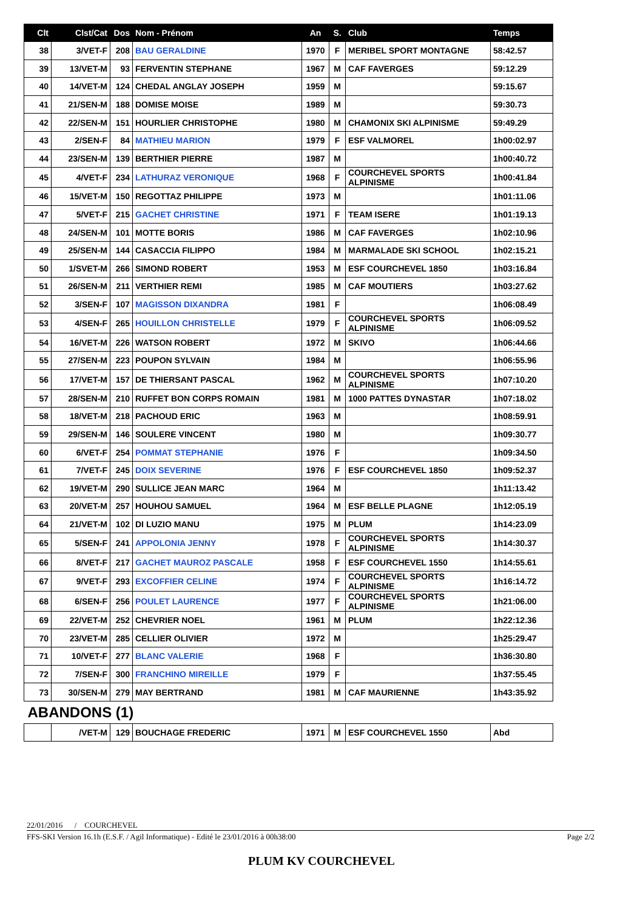| Clt | Clst/Cat | Dos | Nom - Prénom | An | S. | Club | Temps |
| --- | --- | --- | --- | --- | --- | --- | --- |
| 38 | 3/VET-F | 208 | BAU GERALDINE | 1970 | F | MERIBEL SPORT MONTAGNE | 58:42.57 |
| 39 | 13/VET-M | 93 | FERVENTIN STEPHANE | 1967 | M | CAF FAVERGES | 59:12.29 |
| 40 | 14/VET-M | 124 | CHEDAL ANGLAY JOSEPH | 1959 | M | | 59:15.67 |
| 41 | 21/SEN-M | 188 | DOMISE MOISE | 1989 | M | | 59:30.73 |
| 42 | 22/SEN-M | 151 | HOURLIER CHRISTOPHE | 1980 | M | CHAMONIX SKI ALPINISME | 59:49.29 |
| 43 | 2/SEN-F | 84 | MATHIEU MARION | 1979 | F | ESF VALMOREL | 1h00:02.97 |
| 44 | 23/SEN-M | 139 | BERTHIER PIERRE | 1987 | M | | 1h00:40.72 |
| 45 | 4/VET-F | 234 | LATHURAZ VERONIQUE | 1968 | F | COURCHEVEL SPORTS ALPINISME | 1h00:41.84 |
| 46 | 15/VET-M | 150 | REGOTTAZ PHILIPPE | 1973 | M | | 1h01:11.06 |
| 47 | 5/VET-F | 215 | GACHET CHRISTINE | 1971 | F | TEAM ISERE | 1h01:19.13 |
| 48 | 24/SEN-M | 101 | MOTTE BORIS | 1986 | M | CAF FAVERGES | 1h02:10.96 |
| 49 | 25/SEN-M | 144 | CASACCIA FILIPPO | 1984 | M | MARMALADE SKI SCHOOL | 1h02:15.21 |
| 50 | 1/SVET-M | 266 | SIMOND ROBERT | 1953 | M | ESF COURCHEVEL 1850 | 1h03:16.84 |
| 51 | 26/SEN-M | 211 | VERTHIER REMI | 1985 | M | CAF MOUTIERS | 1h03:27.62 |
| 52 | 3/SEN-F | 107 | MAGISSON DIXANDRA | 1981 | F | | 1h06:08.49 |
| 53 | 4/SEN-F | 265 | HOUILLON CHRISTELLE | 1979 | F | COURCHEVEL SPORTS ALPINISME | 1h06:09.52 |
| 54 | 16/VET-M | 226 | WATSON ROBERT | 1972 | M | SKIVO | 1h06:44.66 |
| 55 | 27/SEN-M | 223 | POUPON SYLVAIN | 1984 | M | | 1h06:55.96 |
| 56 | 17/VET-M | 157 | DE THIERSANT PASCAL | 1962 | M | COURCHEVEL SPORTS ALPINISME | 1h07:10.20 |
| 57 | 28/SEN-M | 210 | RUFFET BON CORPS ROMAIN | 1981 | M | 1000 PATTES DYNASTAR | 1h07:18.02 |
| 58 | 18/VET-M | 218 | PACHOUD ERIC | 1963 | M | | 1h08:59.91 |
| 59 | 29/SEN-M | 146 | SOULERE VINCENT | 1980 | M | | 1h09:30.77 |
| 60 | 6/VET-F | 254 | POMMAT STEPHANIE | 1976 | F | | 1h09:34.50 |
| 61 | 7/VET-F | 245 | DOIX SEVERINE | 1976 | F | ESF COURCHEVEL 1850 | 1h09:52.37 |
| 62 | 19/VET-M | 290 | SULLICE JEAN MARC | 1964 | M | | 1h11:13.42 |
| 63 | 20/VET-M | 257 | HOUHOU SAMUEL | 1964 | M | ESF BELLE PLAGNE | 1h12:05.19 |
| 64 | 21/VET-M | 102 | DI LUZIO MANU | 1975 | M | PLUM | 1h14:23.09 |
| 65 | 5/SEN-F | 241 | APPOLONIA JENNY | 1978 | F | COURCHEVEL SPORTS ALPINISME | 1h14:30.37 |
| 66 | 8/VET-F | 217 | GACHET MAUROZ PASCALE | 1958 | F | ESF COURCHEVEL 1550 | 1h14:55.61 |
| 67 | 9/VET-F | 293 | EXCOFFIER CELINE | 1974 | F | COURCHEVEL SPORTS ALPINISME | 1h16:14.72 |
| 68 | 6/SEN-F | 256 | POULET LAURENCE | 1977 | F | COURCHEVEL SPORTS ALPINISME | 1h21:06.00 |
| 69 | 22/VET-M | 252 | CHEVRIER NOEL | 1961 | M | PLUM | 1h22:12.36 |
| 70 | 23/VET-M | 285 | CELLIER OLIVIER | 1972 | M | | 1h25:29.47 |
| 71 | 10/VET-F | 277 | BLANC VALERIE | 1968 | F | | 1h36:30.80 |
| 72 | 7/SEN-F | 300 | FRANCHINO MIREILLE | 1979 | F | | 1h37:55.45 |
| 73 | 30/SEN-M | 279 | MAY BERTRAND | 1981 | M | CAF MAURIENNE | 1h43:35.92 |
| ABANDONS (1) | | | | | | | |
| | /VET-M | 129 | BOUCHAGE FREDERIC | 1971 | M | ESF COURCHEVEL 1550 | Abd |
22/01/2016 / COURCHEVEL
FFS-SKI Version 16.1h (E.S.F. / Agil Informatique) - Edité le 23/01/2016 à 00h38:00 Page 2/2
PLUM KV COURCHEVEL